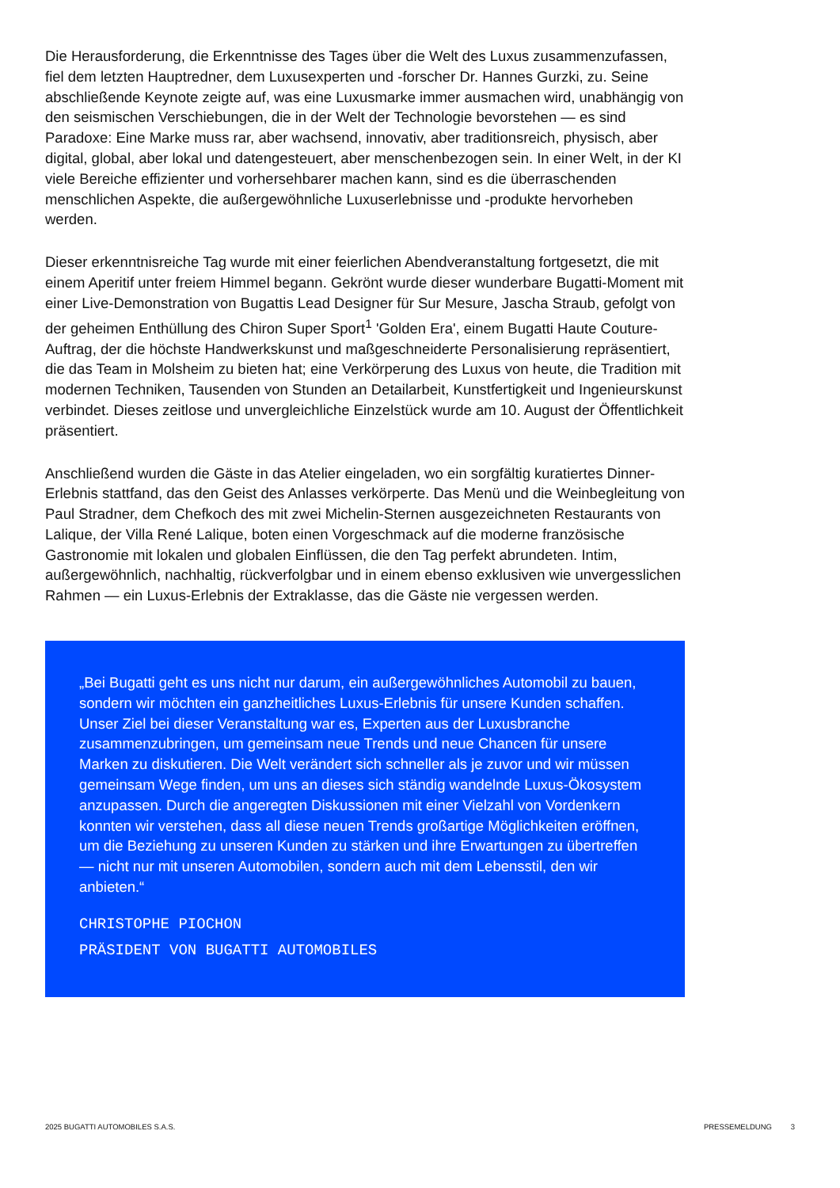Die Herausforderung, die Erkenntnisse des Tages über die Welt des Luxus zusammenzufassen, fiel dem letzten Hauptredner, dem Luxusexperten und -forscher Dr. Hannes Gurzki, zu. Seine abschließende Keynote zeigte auf, was eine Luxusmarke immer ausmachen wird, unabhängig von den seismischen Verschiebungen, die in der Welt der Technologie bevorstehen — es sind Paradoxe: Eine Marke muss rar, aber wachsend, innovativ, aber traditionsreich, physisch, aber digital, global, aber lokal und datengesteuert, aber menschenbezogen sein. In einer Welt, in der KI viele Bereiche effizienter und vorhersehbarer machen kann, sind es die überraschenden menschlichen Aspekte, die außergewöhnliche Luxuserlebnisse und -produkte hervorheben werden.
Dieser erkenntnisreiche Tag wurde mit einer feierlichen Abendveranstaltung fortgesetzt, die mit einem Aperitif unter freiem Himmel begann. Gekrönt wurde dieser wunderbare Bugatti-Moment mit einer Live-Demonstration von Bugattis Lead Designer für Sur Mesure, Jascha Straub, gefolgt von der geheimen Enthüllung des Chiron Super Sport<sup>1</sup> 'Golden Era', einem Bugatti Haute Couture-Auftrag, der die höchste Handwerkskunst und maßgeschneiderte Personalisierung repräsentiert, die das Team in Molsheim zu bieten hat; eine Verkörperung des Luxus von heute, die Tradition mit modernen Techniken, Tausenden von Stunden an Detailarbeit, Kunstfertigkeit und Ingenieurskunst verbindet. Dieses zeitlose und unvergleichliche Einzelstück wurde am 10. August der Öffentlichkeit präsentiert.
Anschließend wurden die Gäste in das Atelier eingeladen, wo ein sorgfältig kuratiertes Dinner-Erlebnis stattfand, das den Geist des Anlasses verkörperte. Das Menü und die Weinbegleitung von Paul Stradner, dem Chefkoch des mit zwei Michelin-Sternen ausgezeichneten Restaurants von Lalique, der Villa René Lalique, boten einen Vorgeschmack auf die moderne französische Gastronomie mit lokalen und globalen Einflüssen, die den Tag perfekt abrundeten. Intim, außergewöhnlich, nachhaltig, rückverfolgbar und in einem ebenso exklusiven wie unvergesslichen Rahmen — ein Luxus-Erlebnis der Extraklasse, das die Gäste nie vergessen werden.
„Bei Bugatti geht es uns nicht nur darum, ein außergewöhnliches Automobil zu bauen, sondern wir möchten ein ganzheitliches Luxus-Erlebnis für unsere Kunden schaffen.
Unser Ziel bei dieser Veranstaltung war es, Experten aus der Luxusbranche zusammenzubringen, um gemeinsam neue Trends und neue Chancen für unsere Marken zu diskutieren. Die Welt verändert sich schneller als je zuvor und wir müssen gemeinsam Wege finden, um uns an dieses sich ständig wandelnde Luxus-Ökosystem anzupassen. Durch die angeregten Diskussionen mit einer Vielzahl von Vordenkern konnten wir verstehen, dass all diese neuen Trends großartige Möglichkeiten eröffnen, um die Beziehung zu unseren Kunden zu stärken und ihre Erwartungen zu übertreffen — nicht nur mit unseren Automobilen, sondern auch mit dem Lebensstil, den wir anbieten.“
CHRISTOPHE PIOCHON
PRÄSIDENT VON BUGATTI AUTOMOBILES
2025 BUGATTI AUTOMOBILES S.A.S. PRESSEMELDUNG 3